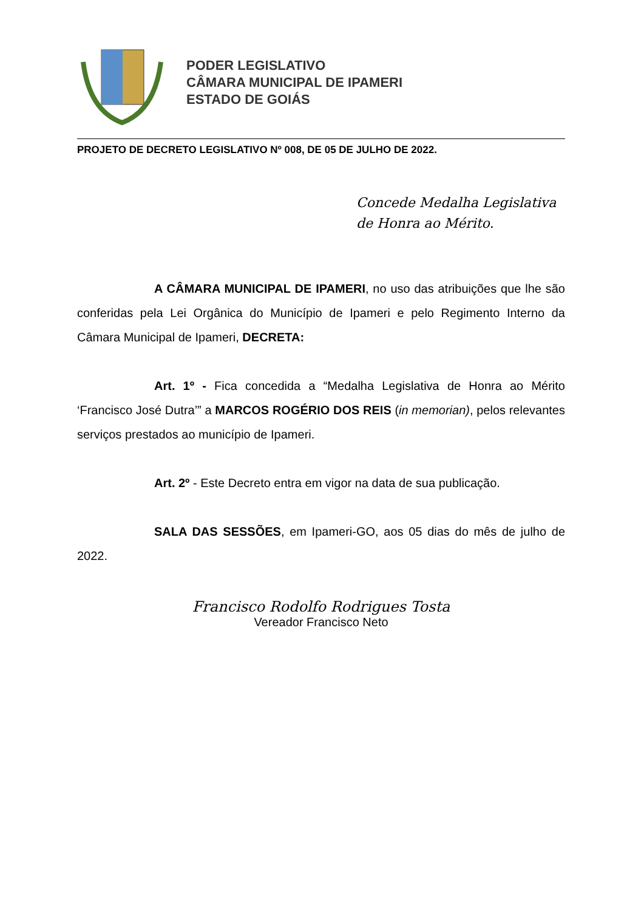PODER LEGISLATIVO
CÂMARA MUNICIPAL DE IPAMERI
ESTADO DE GOIÁS
PROJETO DE DECRETO LEGISLATIVO Nº 008, DE 05 DE JULHO DE 2022.
Concede Medalha Legislativa de Honra ao Mérito.
A CÂMARA MUNICIPAL DE IPAMERI, no uso das atribuições que lhe são conferidas pela Lei Orgânica do Município de Ipameri e pelo Regimento Interno da Câmara Municipal de Ipameri, DECRETA:
Art. 1º - Fica concedida a “Medalha Legislativa de Honra ao Mérito ‘Francisco José Dutra’” a MARCOS ROGÉRIO DOS REIS (in memorian), pelos relevantes serviços prestados ao município de Ipameri.
Art. 2º - Este Decreto entra em vigor na data de sua publicação.
SALA DAS SESSÕES, em Ipameri-GO, aos 05 dias do mês de julho de 2022.
Francisco Rodolfo Rodrigues Tosta
Vereador Francisco Neto